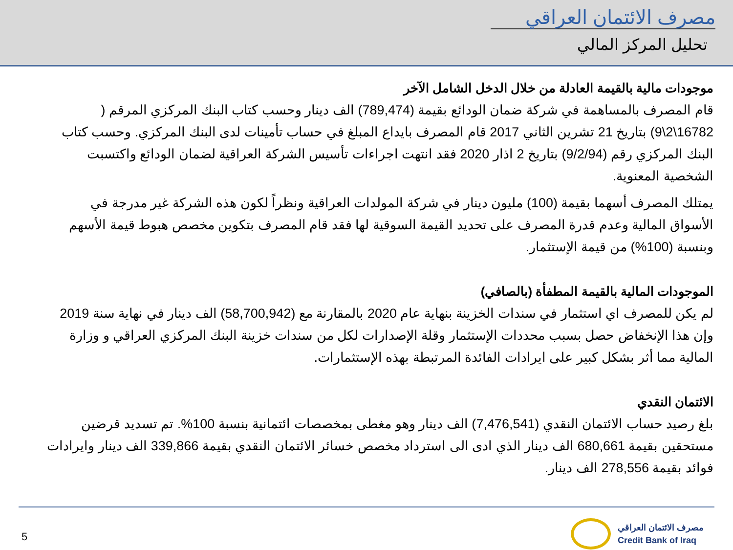مصرف الائتمان العراقي
تحليل المركز المالي
موجودات مالية بالقيمة العادلة من خلال الدخل الشامل الآخر
قام المصرف بالمساهمة في شركة ضمان الودائع بقيمة (789,474) الف دينار وحسب كتاب البنك المركزي المرقم ( 16782\2\9) بتاريخ 21 تشرين الثاني 2017 قام المصرف بايداع المبلغ في حساب تأمينات لدى البنك المركزي. وحسب كتاب البنك المركزي رقم (9/2/94) بتاريخ 2 اذار 2020 فقد انتهت اجراءات تأسيس الشركة العراقية لضمان الودائع واكتسبت الشخصية المعنوية.
يمتلك المصرف أسهما بقيمة (100) مليون دينار في شركة المولدات العراقية ونظراً لكون هذه الشركة غير مدرجة في الأسواق المالية وعدم قدرة المصرف على تحديد القيمة السوقية لها فقد قام المصرف بتكوين مخصص هبوط قيمة الأسهم وبنسبة (100%) من قيمة الإستثمار.
الموجودات المالية بالقيمة المطفأة (بالصافي)
لم يكن للمصرف اي استثمار في سندات الخزينة بنهاية عام 2020 بالمقارنة مع (58,700,942) الف دينار في نهاية سنة 2019 وإن هذا الإنخفاض حصل بسبب محددات الإستثمار وقلة الإصدارات لكل من سندات خزينة البنك المركزي العراقي و وزارة المالية مما أثر بشكل كبير على ايرادات الفائدة المرتبطة بهذه الإستثمارات.
الائتمان النقدي
بلغ رصيد حساب الائتمان النقدي (7,476,541) الف دينار وهو مغطى بمخصصات ائتمانية بنسبة 100%. تم تسديد قرضين مستحقين بقيمة 680,661 الف دينار الذي ادى الى استرداد مخصص خسائر الائتمان النقدي بقيمة 339,866 الف دينار وايرادات فوائد بقيمة 278,556 الف دينار.
5
مصرف الائتمان العراقي
Credit Bank of Iraq